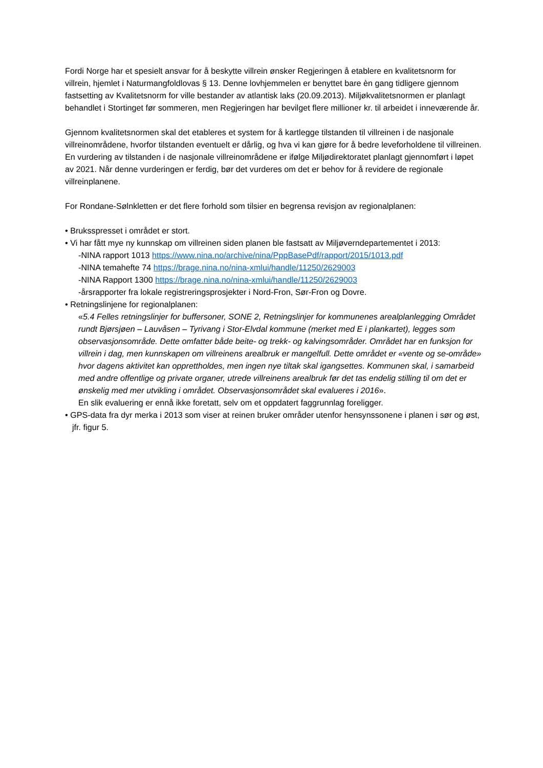Fordi Norge har et spesielt ansvar for å beskytte villrein ønsker Regjeringen å etablere en kvalitetsnorm for villrein, hjemlet i Naturmangfoldlovas § 13. Denne lovhjemmelen er benyttet bare èn gang tidligere gjennom fastsetting av Kvalitetsnorm for ville bestander av atlantisk laks (20.09.2013). Miljøkvalitetsnormen er planlagt behandlet i Stortinget før sommeren, men Regjeringen har bevilget flere millioner kr. til arbeidet i inneværende år.
Gjennom kvalitetsnormen skal det etableres et system for å kartlegge tilstanden til villreinen i de nasjonale villreinområdene, hvorfor tilstanden eventuelt er dårlig, og hva vi kan gjøre for å bedre leveforholdene til villreinen. En vurdering av tilstanden i de nasjonale villreinområdene er ifølge Miljødirektoratet planlagt gjennomført i løpet av 2021. Når denne vurderingen er ferdig, bør det vurderes om det er behov for å revidere de regionale villreinplanene.
For Rondane-Sølnkletten er det flere forhold som tilsier en begrensa revisjon av regionalplanen:
• Bruksspresset i området er stort.
• Vi har fått mye ny kunnskap om villreinen siden planen ble fastsatt av Miljøverndepartementet i 2013:
-NINA rapport 1013 https://www.nina.no/archive/nina/PppBasePdf/rapport/2015/1013.pdf
-NINA temahefte 74 https://brage.nina.no/nina-xmlui/handle/11250/2629003
-NINA Rapport 1300 https://brage.nina.no/nina-xmlui/handle/11250/2629003
-årsrapporter fra lokale registreringsprosjekter i Nord-Fron, Sør-Fron og Dovre.
• Retningslinjene for regionalplanen:
«5.4 Felles retningslinjer for buffersoner, SONE 2, Retningslinjer for kommunenes arealplanlegging Området rundt Bjørsjøen – Lauvåsen – Tyrivang i Stor-Elvdal kommune (merket med E i plankartet), legges som observasjonsområde. Dette omfatter både beite- og trekk- og kalvingsområder. Området har en funksjon for villrein i dag, men kunnskapen om villreinens arealbruk er mangelfull. Dette området er «vente og se-område» hvor dagens aktivitet kan opprettholdes, men ingen nye tiltak skal igangsettes. Kommunen skal, i samarbeid med andre offentlige og private organer, utrede villreinens arealbruk før det tas endelig stilling til om det er ønskelig med mer utvikling i området. Observasjonsområdet skal evalueres i 2016».
En slik evaluering er ennå ikke foretatt, selv om et oppdatert faggrunnlag foreligger.
• GPS-data fra dyr merka i 2013 som viser at reinen bruker områder utenfor hensynssonene i planen i sør og øst, jfr. figur 5.